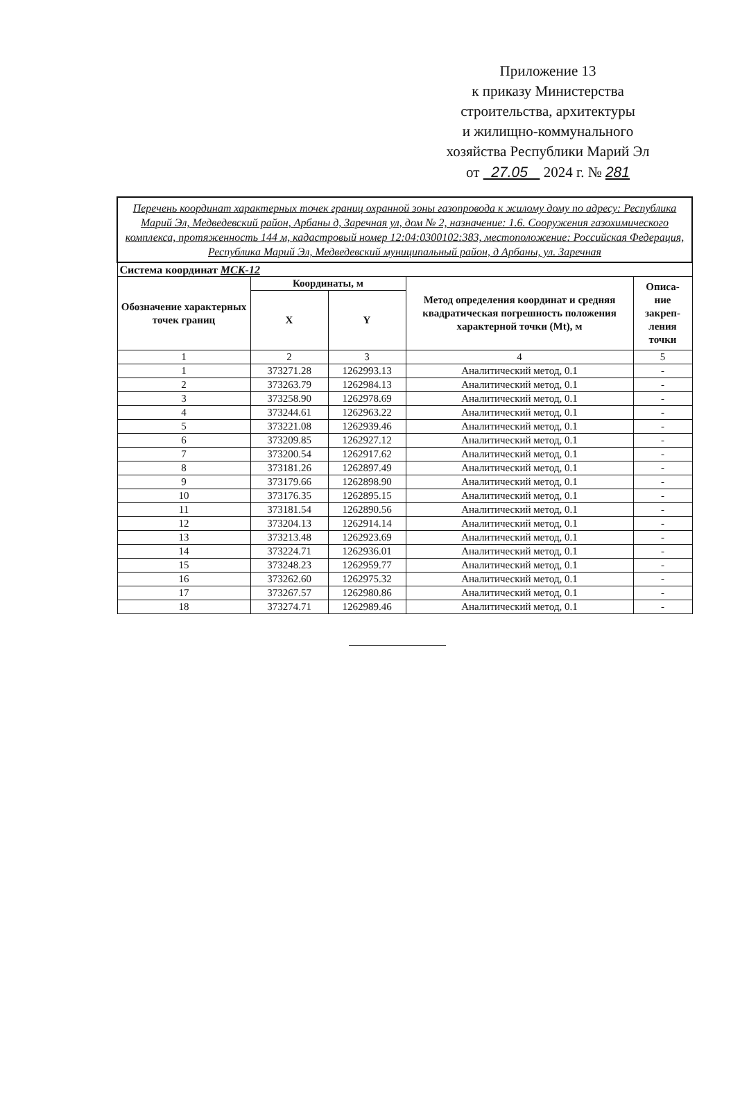Приложение 13
к приказу Министерства
строительства, архитектуры
и жилищно-коммунального
хозяйства Республики Марий Эл
от 27.05 2024 г. № 281
| Перечень координат характерных точек границ охранной зоны газопровода к жилому дому по адресу: Республика Марий Эл, Медведевский район, Арбаны д, Заречная ул, дом № 2, назначение: 1.6. Сооружения газохимического комплекса, протяженность 144 м, кадастровый номер 12:04:0300102:383, местоположение: Российская Федерация, Республика Марий Эл, Медведевский муниципальный район, д Арбаны, ул. Заречная | | | | |
| Система координат МСК-12 | | | | |
| Обозначение характерных точек границ | Координаты, м | | Метод определения координат и средняя квадратическая погрешность положения характерной точки (Mt), м | Описа- ние закреп- ления точки |
| | X | Y | | |
| 1 | 2 | 3 | 4 | 5 |
| 1 | 373271.28 | 1262993.13 | Аналитический метод, 0.1 | - |
| 2 | 373263.79 | 1262984.13 | Аналитический метод, 0.1 | - |
| 3 | 373258.90 | 1262978.69 | Аналитический метод, 0.1 | - |
| 4 | 373244.61 | 1262963.22 | Аналитический метод, 0.1 | - |
| 5 | 373221.08 | 1262939.46 | Аналитический метод, 0.1 | - |
| 6 | 373209.85 | 1262927.12 | Аналитический метод, 0.1 | - |
| 7 | 373200.54 | 1262917.62 | Аналитический метод, 0.1 | - |
| 8 | 373181.26 | 1262897.49 | Аналитический метод, 0.1 | - |
| 9 | 373179.66 | 1262898.90 | Аналитический метод, 0.1 | - |
| 10 | 373176.35 | 1262895.15 | Аналитический метод, 0.1 | - |
| 11 | 373181.54 | 1262890.56 | Аналитический метод, 0.1 | - |
| 12 | 373204.13 | 1262914.14 | Аналитический метод, 0.1 | - |
| 13 | 373213.48 | 1262923.69 | Аналитический метод, 0.1 | - |
| 14 | 373224.71 | 1262936.01 | Аналитический метод, 0.1 | - |
| 15 | 373248.23 | 1262959.77 | Аналитический метод, 0.1 | - |
| 16 | 373262.60 | 1262975.32 | Аналитический метод, 0.1 | - |
| 17 | 373267.57 | 1262980.86 | Аналитический метод, 0.1 | - |
| 18 | 373274.71 | 1262989.46 | Аналитический метод, 0.1 | - |